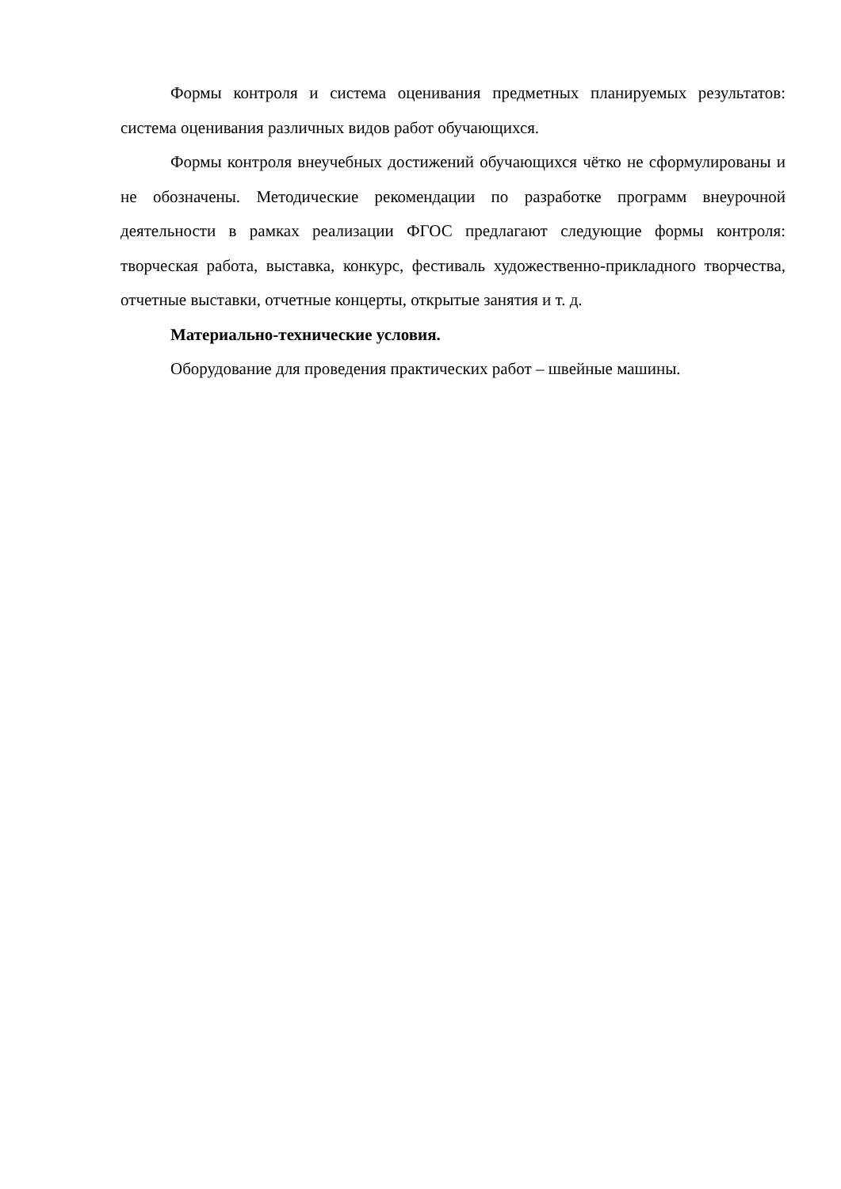Формы контроля и система оценивания предметных планируемых результатов: система оценивания различных видов работ обучающихся.
Формы контроля внеучебных достижений обучающихся чётко не сформулированы и не обозначены. Методические рекомендации по разработке программ внеурочной деятельности в рамках реализации ФГОС предлагают следующие формы контроля: творческая работа, выставка, конкурс, фестиваль художественно-прикладного творчества, отчетные выставки, отчетные концерты, открытые занятия и т. д.
Материально-технические условия.
Оборудование для проведения практических работ – швейные машины.